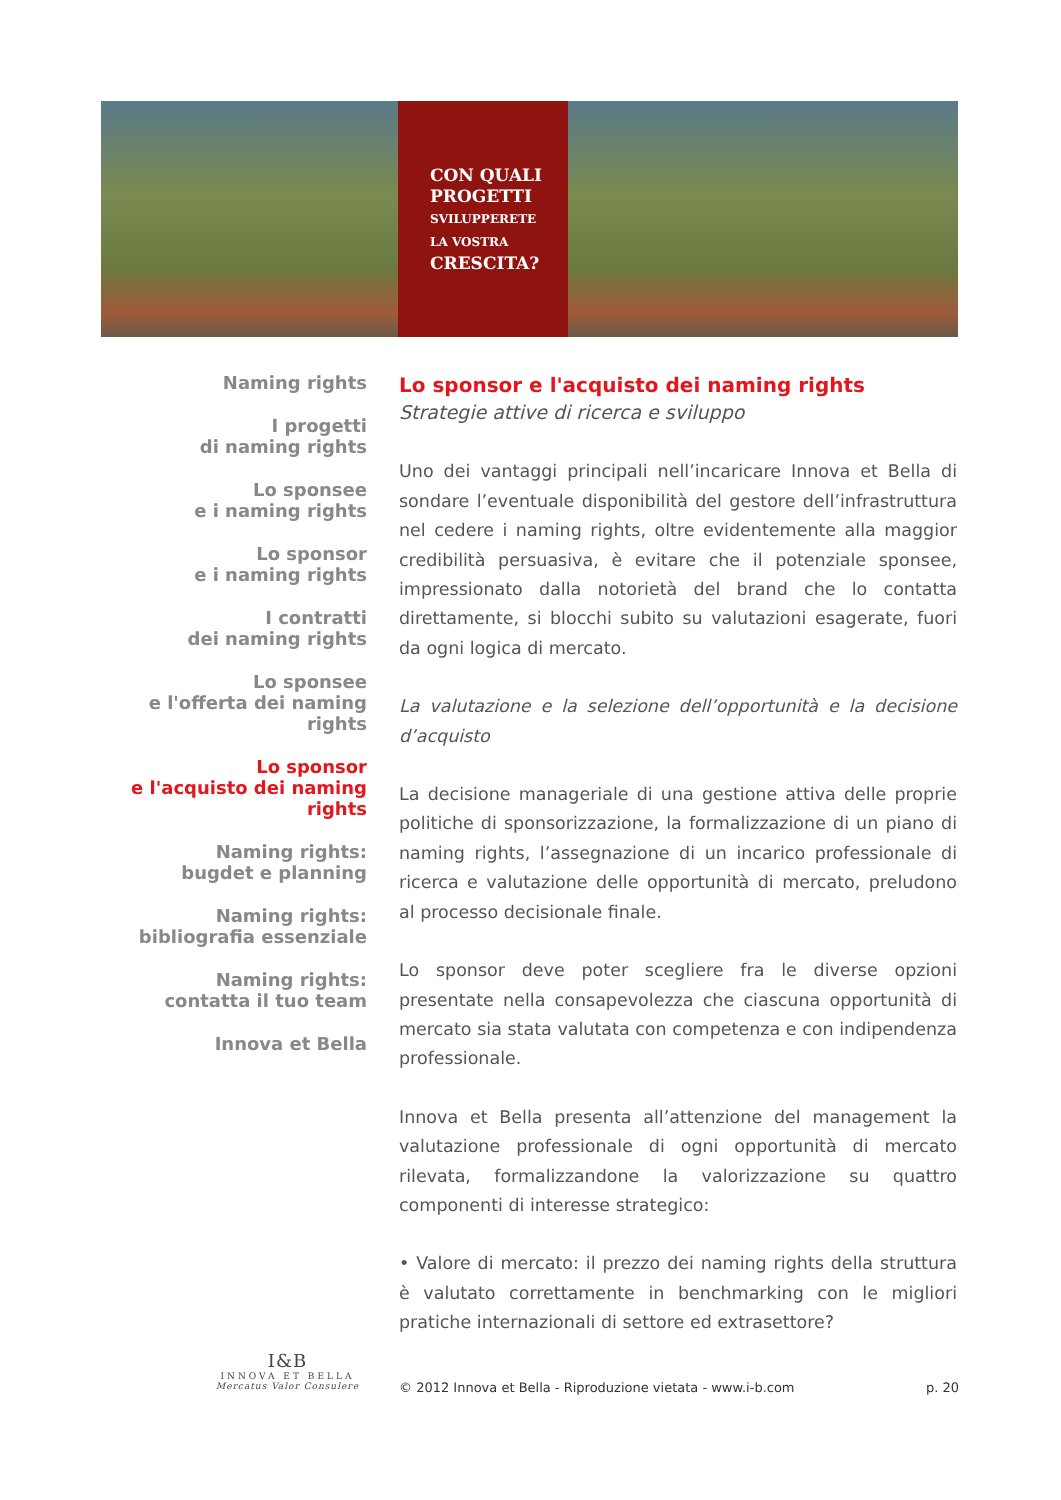CON QUALI
PROGETTI
SVILUPPERETE
LA VOSTRA
CRESCITA?
Naming rights
I progetti
di naming rights
Lo sponsee
e i naming rights
Lo sponsor
e i naming rights
I contratti
dei naming rights
Lo sponsee
e l'offerta dei naming rights
Lo sponsor
e l'acquisto dei naming rights
Naming rights:
bugdet e planning
Naming rights:
bibliografia essenziale
Naming rights:
contatta il tuo team
Innova et Bella
Lo sponsor e l'acquisto dei naming rights
Strategie attive di ricerca e sviluppo
Uno dei vantaggi principali nell’incaricare Innova et Bella di sondare l’eventuale disponibilità del gestore dell’infrastruttura nel cedere i naming rights, oltre evidentemente alla maggior credibilità persuasiva, è evitare che il potenziale sponsee, impressionato dalla notorietà del brand che lo contatta direttamente, si blocchi subito su valutazioni esagerate, fuori da ogni logica di mercato.
La valutazione e la selezione dell’opportunità e la decisione d’acquisto
La decisione manageriale di una gestione attiva delle proprie politiche di sponsorizzazione, la formalizzazione di un piano di naming rights, l’assegnazione di un incarico professionale di ricerca e valutazione delle opportunità di mercato, preludono al processo decisionale finale.
Lo sponsor deve poter scegliere fra le diverse opzioni presentate nella consapevolezza che ciascuna opportunità di mercato sia stata valutata con competenza e con indipendenza professionale.
Innova et Bella presenta all’attenzione del management la valutazione professionale di ogni opportunità di mercato rilevata, formalizzandone la valorizzazione su quattro componenti di interesse strategico:
• Valore di mercato: il prezzo dei naming rights della struttura è valutato correttamente in benchmarking con le migliori pratiche internazionali di settore ed extrasettore?
I&B
INNOVA ET BELLA
Mercatus Valor Consulere
© 2012 Innova et Bella - Riproduzione vietata - www.i-b.com p. 20